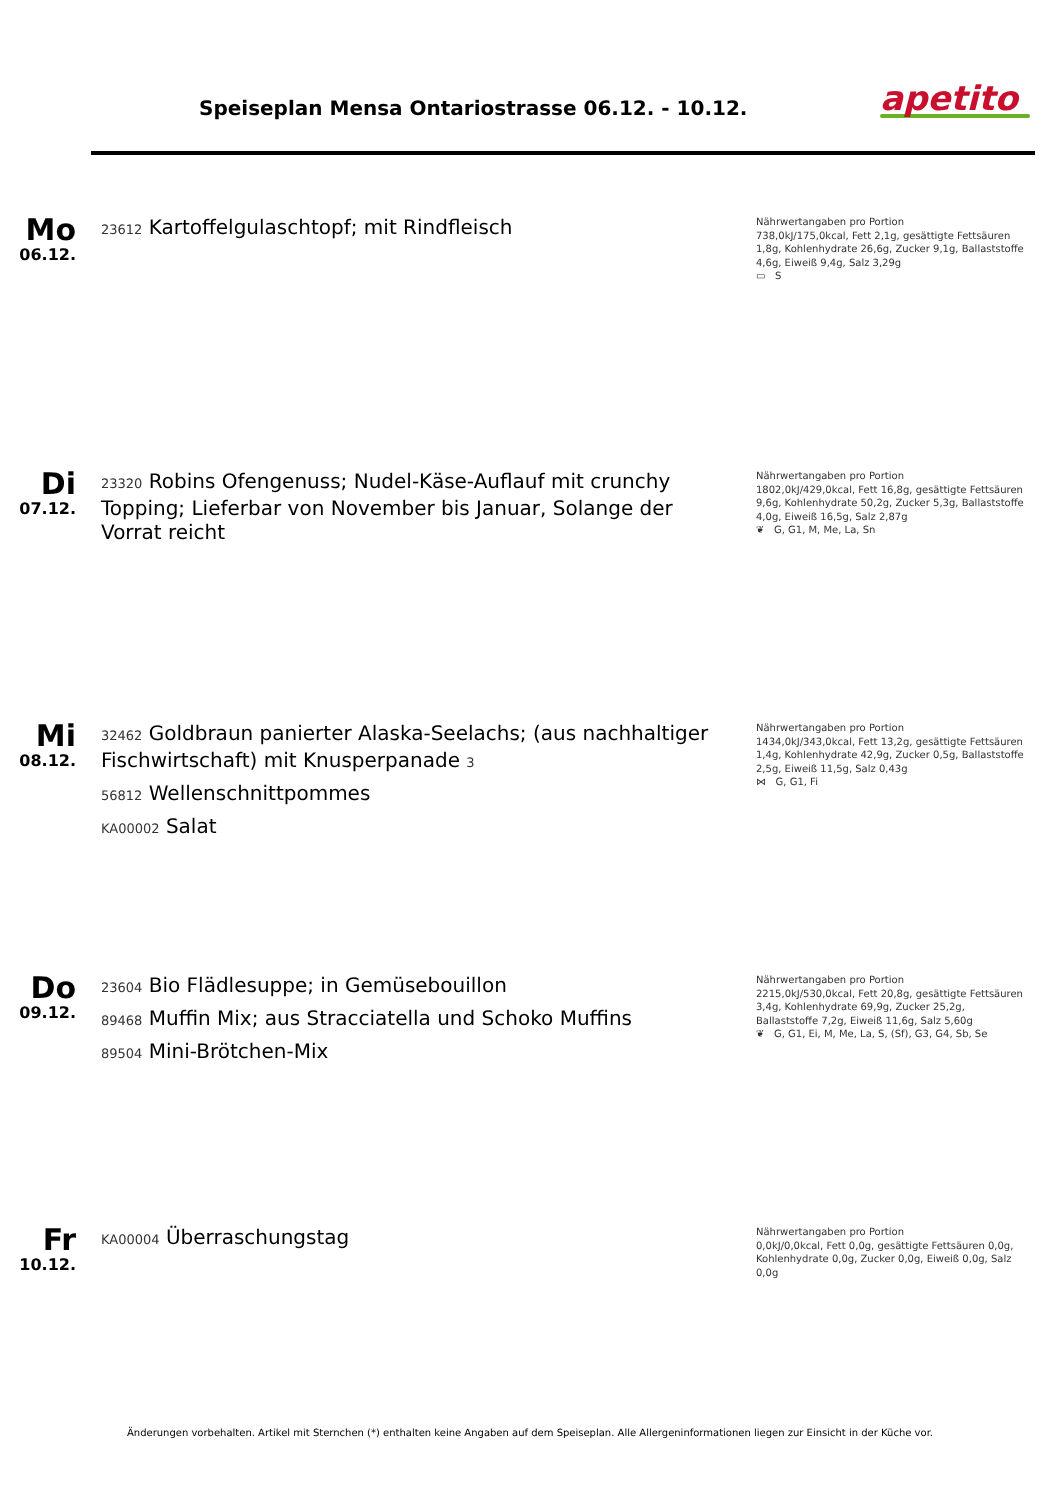Speiseplan Mensa Ontariostrasse 06.12. - 10.12.
apetito
Mo
06.12.
23612 Kartoffelgulaschtopf; mit Rindfleisch
Nährwertangaben pro Portion
738,0kJ/175,0kcal, Fett 2,1g, gesättigte Fettsäuren 1,8g, Kohlenhydrate 26,6g, Zucker 9,1g, Ballaststoffe 4,6g, Eiweiß 9,4g, Salz 3,29g
▭ S
Di
07.12.
23320 Robins Ofengenuss; Nudel-Käse-Auflauf mit crunchy Topping; Lieferbar von November bis Januar, Solange der Vorrat reicht
Nährwertangaben pro Portion
1802,0kJ/429,0kcal, Fett 16,8g, gesättigte Fettsäuren 9,6g, Kohlenhydrate 50,2g, Zucker 5,3g, Ballaststoffe 4,0g, Eiweiß 16,5g, Salz 2,87g
❦ G, G1, M, Me, La, Sn
Mi
08.12.
32462 Goldbraun panierter Alaska-Seelachs; (aus nachhaltiger Fischwirtschaft) mit Knusperpanade 3
56812 Wellenschnittpommes
KA00002 Salat
Nährwertangaben pro Portion
1434,0kJ/343,0kcal, Fett 13,2g, gesättigte Fettsäuren 1,4g, Kohlenhydrate 42,9g, Zucker 0,5g, Ballaststoffe 2,5g, Eiweiß 11,5g, Salz 0,43g
⋈ G, G1, Fi
Do
09.12.
23604 Bio Flädlesuppe; in Gemüsebouillon
89468 Muffin Mix; aus Stracciatella und Schoko Muffins
89504 Mini-Brötchen-Mix
Nährwertangaben pro Portion
2215,0kJ/530,0kcal, Fett 20,8g, gesättigte Fettsäuren 3,4g, Kohlenhydrate 69,9g, Zucker 25,2g, Ballaststoffe 7,2g, Eiweiß 11,6g, Salz 5,60g
❦ G, G1, Ei, M, Me, La, S, (Sf), G3, G4, Sb, Se
Fr
10.12.
KA00004 Überraschungstag
Nährwertangaben pro Portion
0,0kJ/0,0kcal, Fett 0,0g, gesättigte Fettsäuren 0,0g, Kohlenhydrate 0,0g, Zucker 0,0g, Eiweiß 0,0g, Salz 0,0g
Änderungen vorbehalten. Artikel mit Sternchen (*) enthalten keine Angaben auf dem Speiseplan. Alle Allergeninformationen liegen zur Einsicht in der Küche vor.